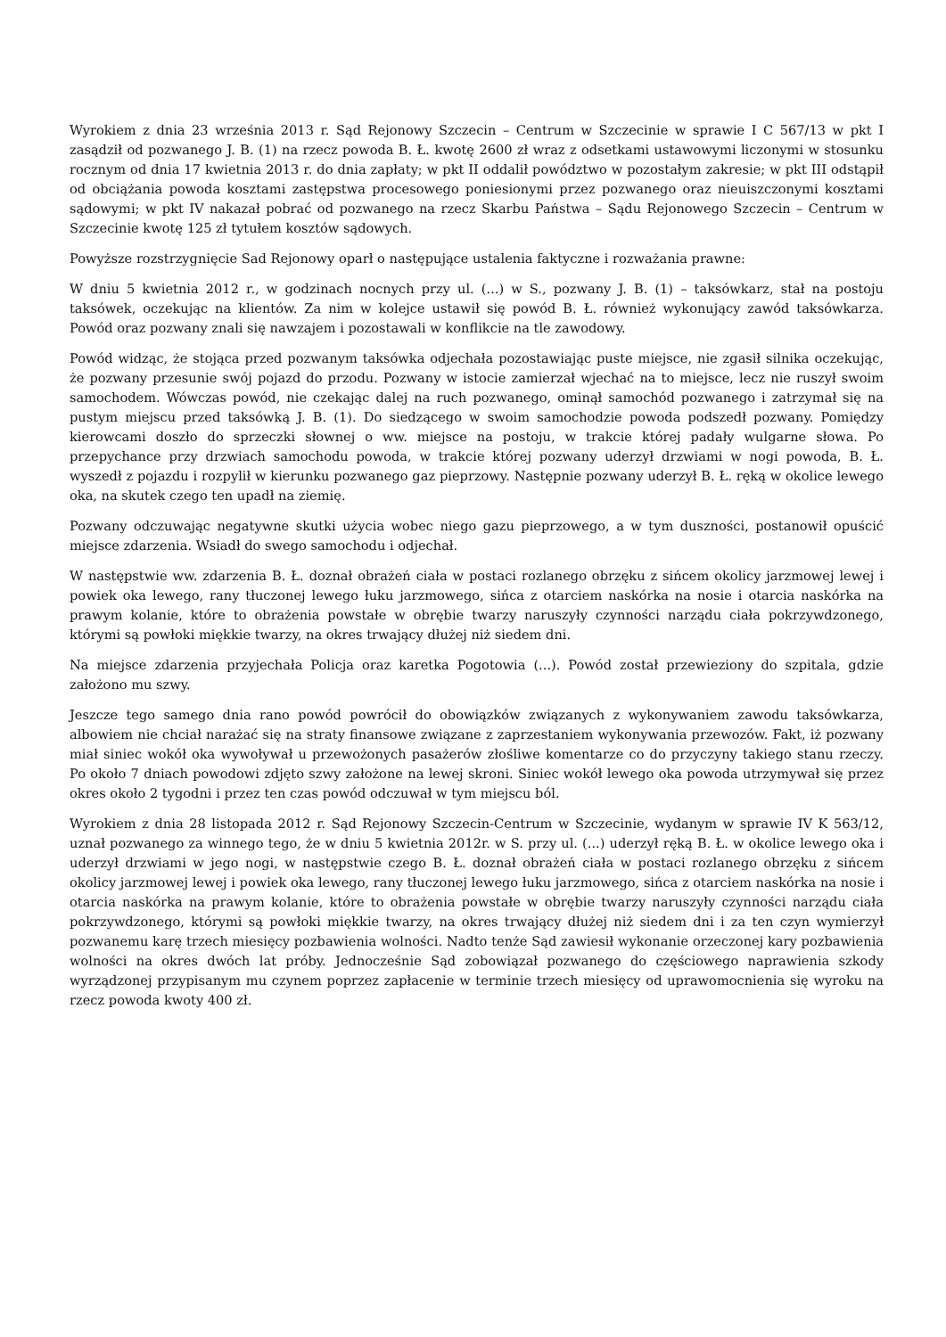Wyrokiem z dnia 23 września 2013 r. Sąd Rejonowy Szczecin – Centrum w Szczecinie w sprawie I C 567/13 w pkt I zasądził od pozwanego J. B. (1) na rzecz powoda B. Ł. kwotę 2600 zł wraz z odsetkami ustawowymi liczonymi w stosunku rocznym od dnia 17 kwietnia 2013 r. do dnia zapłaty; w pkt II oddalił powództwo w pozostałym zakresie; w pkt III odstąpił od obciążania powoda kosztami zastępstwa procesowego poniesionymi przez pozwanego oraz nieuiszczonymi kosztami sądowymi; w pkt IV nakazał pobrać od pozwanego na rzecz Skarbu Państwa – Sądu Rejonowego Szczecin – Centrum w Szczecinie kwotę 125 zł tytułem kosztów sądowych.
Powyższe rozstrzygnięcie Sad Rejonowy oparł o następujące ustalenia faktyczne i rozważania prawne:
W dniu 5 kwietnia 2012 r., w godzinach nocnych przy ul. (...) w S., pozwany J. B. (1) – taksówkarz, stał na postoju taksówek, oczekując na klientów. Za nim w kolejce ustawił się powód B. Ł. również wykonujący zawód taksówkarza. Powód oraz pozwany znali się nawzajem i pozostawali w konflikcie na tle zawodowy.
Powód widząc, że stojąca przed pozwanym taksówka odjechała pozostawiając puste miejsce, nie zgasił silnika oczekując, że pozwany przesunie swój pojazd do przodu. Pozwany w istocie zamierzał wjechać na to miejsce, lecz nie ruszył swoim samochodem. Wówczas powód, nie czekając dalej na ruch pozwanego, ominął samochód pozwanego i zatrzymał się na pustym miejscu przed taksówką J. B. (1). Do siedzącego w swoim samochodzie powoda podszedł pozwany. Pomiędzy kierowcami doszło do sprzeczki słownej o ww. miejsce na postoju, w trakcie której padały wulgarne słowa. Po przepychance przy drzwiach samochodu powoda, w trakcie której pozwany uderzył drzwiami w nogi powoda, B. Ł. wyszedł z pojazdu i rozpylił w kierunku pozwanego gaz pieprzowy. Następnie pozwany uderzył B. Ł. ręką w okolice lewego oka, na skutek czego ten upadł na ziemię.
Pozwany odczuwając negatywne skutki użycia wobec niego gazu pieprzowego, a w tym duszności, postanowił opuścić miejsce zdarzenia. Wsiadł do swego samochodu i odjechał.
W następstwie ww. zdarzenia B. Ł. doznał obrażeń ciała w postaci rozlanego obrzęku z sińcem okolicy jarzmowej lewej i powiek oka lewego, rany tłuczonej lewego łuku jarzmowego, sińca z otarciem naskórka na nosie i otarcia naskórka na prawym kolanie, które to obrażenia powstałe w obrębie twarzy naruszyły czynności narządu ciała pokrzywdzonego, którymi są powłoki miękkie twarzy, na okres trwający dłużej niż siedem dni.
Na miejsce zdarzenia przyjechała Policja oraz karetka Pogotowia (...). Powód został przewieziony do szpitala, gdzie założono mu szwy.
Jeszcze tego samego dnia rano powód powrócił do obowiązków związanych z wykonywaniem zawodu taksówkarza, albowiem nie chciał narażać się na straty finansowe związane z zaprzestaniem wykonywania przewozów. Fakt, iż pozwany miał siniec wokół oka wywoływał u przewożonych pasażerów złośliwe komentarze co do przyczyny takiego stanu rzeczy. Po około 7 dniach powodowi zdjęto szwy założone na lewej skroni. Siniec wokół lewego oka powoda utrzymywał się przez okres około 2 tygodni i przez ten czas powód odczuwał w tym miejscu ból.
Wyrokiem z dnia 28 listopada 2012 r. Sąd Rejonowy Szczecin-Centrum w Szczecinie, wydanym w sprawie IV K 563/12, uznał pozwanego za winnego tego, że w dniu 5 kwietnia 2012r. w S. przy ul. (...) uderzył ręką B. Ł. w okolice lewego oka i uderzył drzwiami w jego nogi, w następstwie czego B. Ł. doznał obrażeń ciała w postaci rozlanego obrzęku z sińcem okolicy jarzmowej lewej i powiek oka lewego, rany tłuczonej lewego łuku jarzmowego, sińca z otarciem naskórka na nosie i otarcia naskórka na prawym kolanie, które to obrażenia powstałe w obrębie twarzy naruszyły czynności narządu ciała pokrzywdzonego, którymi są powłoki miękkie twarzy, na okres trwający dłużej niż siedem dni i za ten czyn wymierzył pozwanemu karę trzech miesięcy pozbawienia wolności. Nadto tenże Sąd zawiesił wykonanie orzeczonej kary pozbawienia wolności na okres dwóch lat próby. Jednocześnie Sąd zobowiązał pozwanego do częściowego naprawienia szkody wyrządzonej przypisanym mu czynem poprzez zapłacenie w terminie trzech miesięcy od uprawomocnienia się wyroku na rzecz powoda kwoty 400 zł.